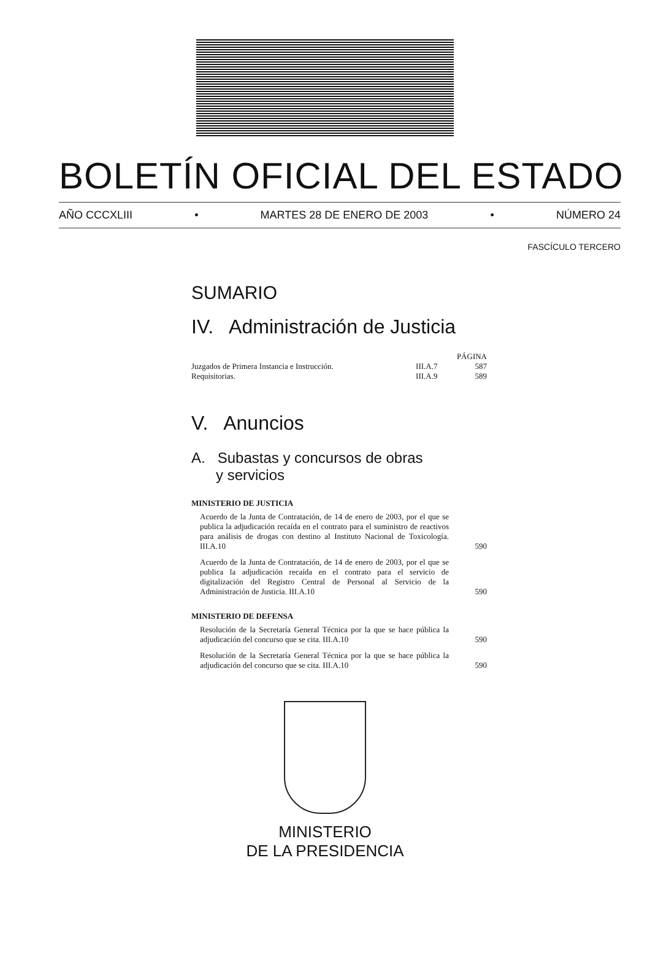BOLETÍN OFICIAL DEL ESTADO
AÑO CCCXLIII • MARTES 28 DE ENERO DE 2003 • NÚMERO 24
FASCÍCULO TERCERO
SUMARIO
IV. Administración de Justicia
| | | PÁGINA |
| Juzgados de Primera Instancia e Instrucción. | III.A.7 | 587 |
| Requisitorias. | III.A.9 | 589 |
V. Anuncios
A. Subastas y concursos de obras
y servicios
MINISTERIO DE JUSTICIA
Acuerdo de la Junta de Contratación, de 14 de enero de 2003, por el que se publica la adjudicación recaída en el contrato para el suministro de reactivos para análisis de drogas con destino al Instituto Nacional de Toxicología. III.A.10
590
Acuerdo de la Junta de Contratación, de 14 de enero de 2003, por el que se publica la adjudicación recaída en el contrato para el servicio de digitalización del Registro Central de Personal al Servicio de la Administración de Justicia. III.A.10
590
MINISTERIO DE DEFENSA
Resolución de la Secretaría General Técnica por la que se hace pública la adjudicación del concurso que se cita. III.A.10
590
Resolución de la Secretaría General Técnica por la que se hace pública la adjudicación del concurso que se cita. III.A.10
590
MINISTERIO
DE LA PRESIDENCIA